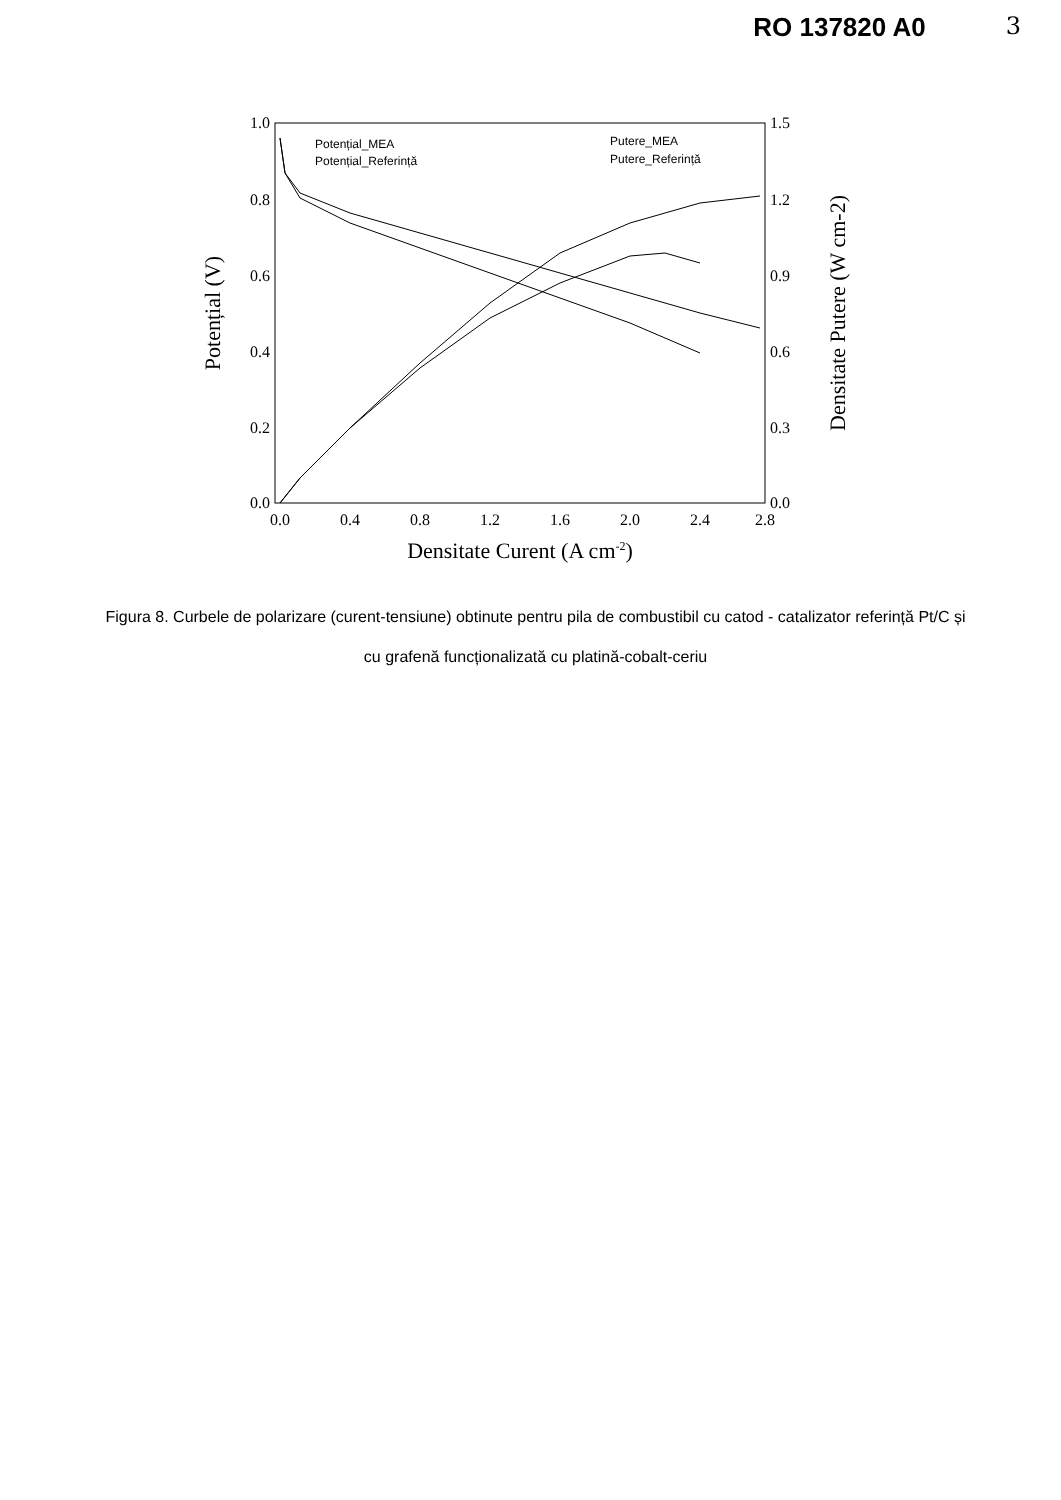RO 137820 A0 3
1.0
0.8
0.6
0.4
0.2
0.0
1.5
1.2
0.9
0.6
0.3
0.0
0.0
0.4
0.8
1.2
1.6
2.0
2.4
2.8
Densitate Curent (A cm-2)
Potențial (V)
Densitate Putere (W cm-2)
Potențial_MEA
Potențial_Referință
Putere_MEA
Putere_Referință
Figura 8. Curbele de polarizare (curent-tensiune) obtinute pentru pila de combustibil cu catod - catalizator referință Pt/C și cu grafenă funcționalizată cu platină-cobalt-ceriu